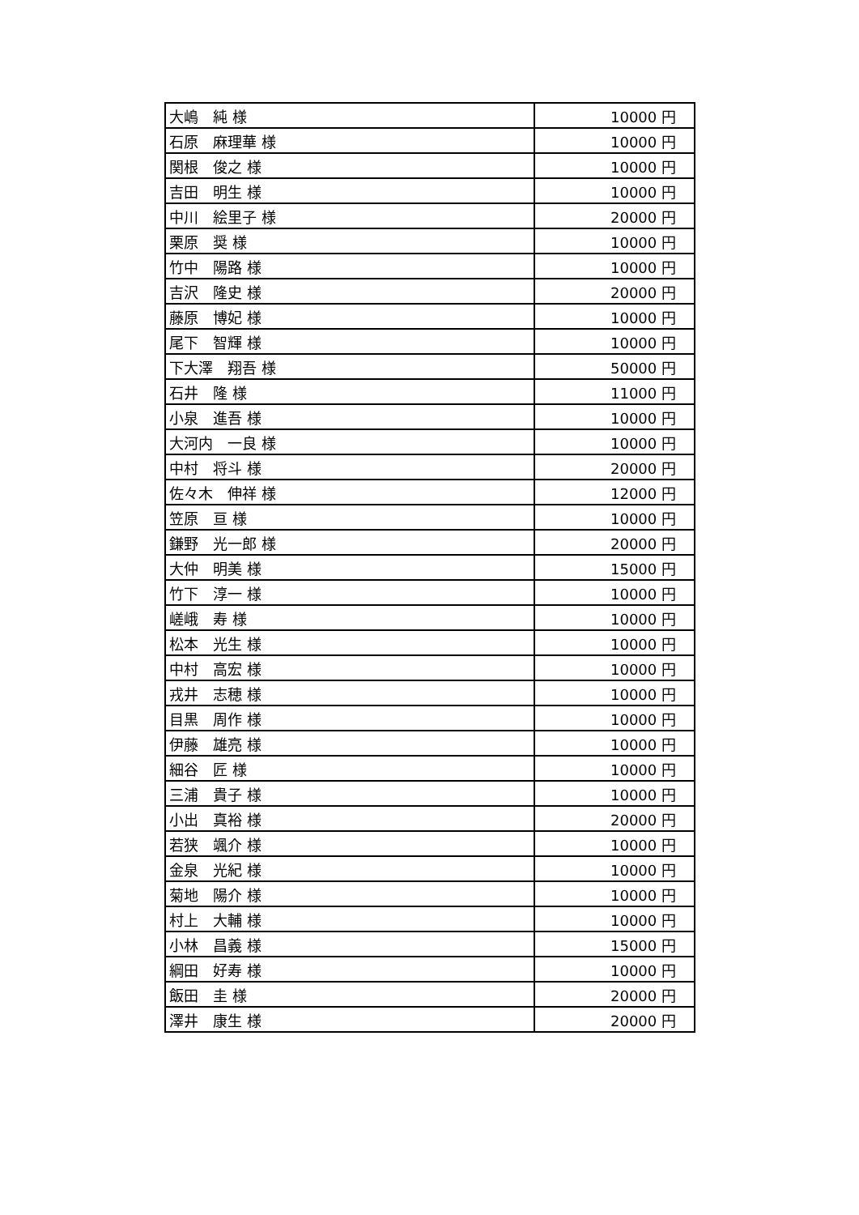| 大嶋 純 様 | 10000 円 |
| 石原 麻理華 様 | 10000 円 |
| 関根 俊之 様 | 10000 円 |
| 吉田 明生 様 | 10000 円 |
| 中川 絵里子 様 | 20000 円 |
| 栗原 奨 様 | 10000 円 |
| 竹中 陽路 様 | 10000 円 |
| 吉沢 隆史 様 | 20000 円 |
| 藤原 博妃 様 | 10000 円 |
| 尾下 智輝 様 | 10000 円 |
| 下大澤 翔吾 様 | 50000 円 |
| 石井 隆 様 | 11000 円 |
| 小泉 進吾 様 | 10000 円 |
| 大河内 一良 様 | 10000 円 |
| 中村 将斗 様 | 20000 円 |
| 佐々木 伸祥 様 | 12000 円 |
| 笠原 亘 様 | 10000 円 |
| 鎌野 光一郎 様 | 20000 円 |
| 大仲 明美 様 | 15000 円 |
| 竹下 淳一 様 | 10000 円 |
| 嵯峨 寿 様 | 10000 円 |
| 松本 光生 様 | 10000 円 |
| 中村 高宏 様 | 10000 円 |
| 戎井 志穂 様 | 10000 円 |
| 目黒 周作 様 | 10000 円 |
| 伊藤 雄亮 様 | 10000 円 |
| 細谷 匠 様 | 10000 円 |
| 三浦 貴子 様 | 10000 円 |
| 小出 真裕 様 | 20000 円 |
| 若狭 颯介 様 | 10000 円 |
| 金泉 光紀 様 | 10000 円 |
| 菊地 陽介 様 | 10000 円 |
| 村上 大輔 様 | 10000 円 |
| 小林 昌義 様 | 15000 円 |
| 綱田 好寿 様 | 10000 円 |
| 飯田 圭 様 | 20000 円 |
| 澤井 康生 様 | 20000 円 |